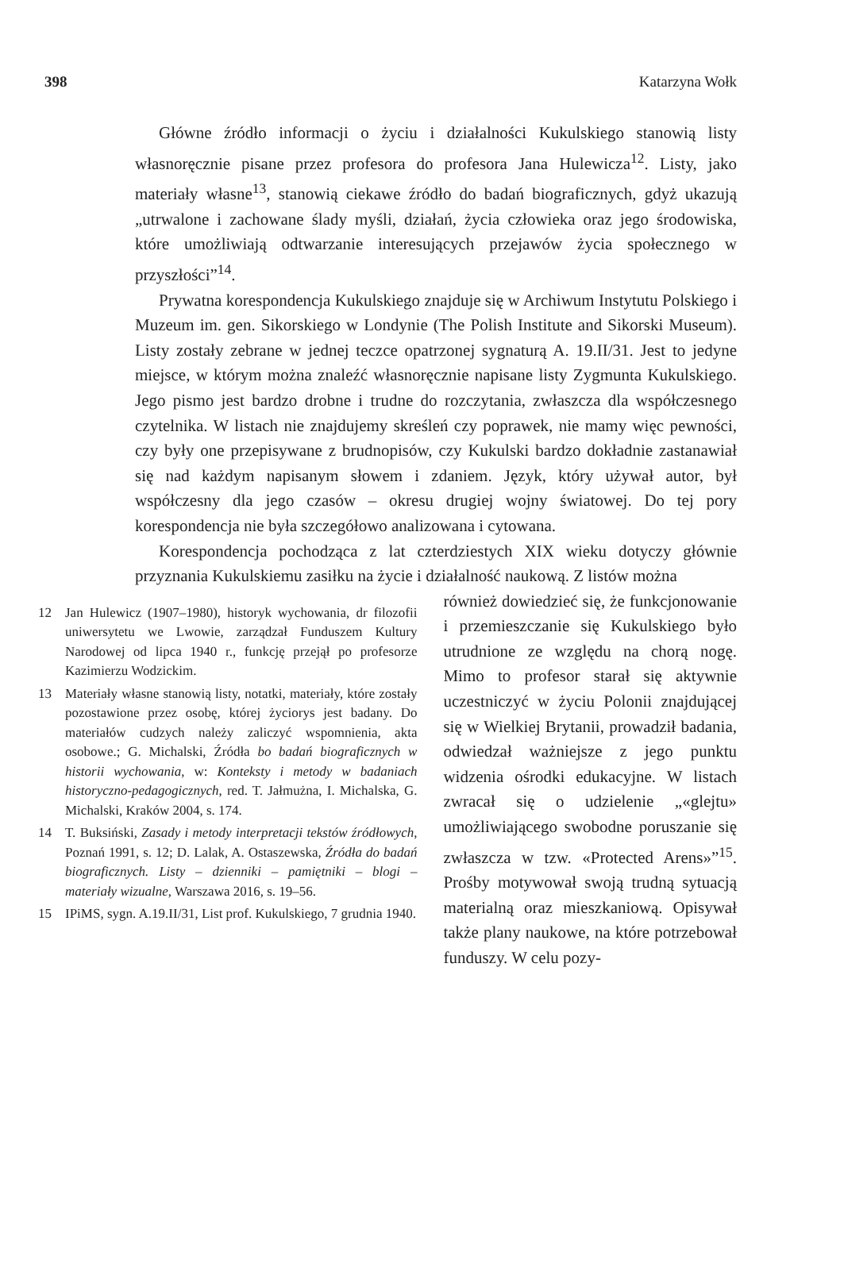398 Katarzyna Wołk
Główne źródło informacji o życiu i działalności Kukulskiego stanowią listy własnoręcznie pisane przez profesora do profesora Jana Hulewicza<sup>12</sup>. Listy, jako materiały własne<sup>13</sup>, stanowią ciekawe źródło do badań biograficznych, gdyż ukazują „utrwalone i zachowane ślady myśli, działań, życia człowieka oraz jego środowiska, które umożliwiają odtwarzanie interesujących przejawów życia społecznego w przyszłości”<sup>14</sup>.
Prywatna korespondencja Kukulskiego znajduje się w Archiwum Instytutu Polskiego i Muzeum im. gen. Sikorskiego w Londynie (The Polish Institute and Sikorski Museum). Listy zostały zebrane w jednej teczce opatrzonej sygnaturą A. 19.II/31. Jest to jedyne miejsce, w którym można znaleźć własnoręcznie napisane listy Zygmunta Kukulskiego. Jego pismo jest bardzo drobne i trudne do rozczytania, zwłaszcza dla współczesnego czytelnika. W listach nie znajdujemy skreśleń czy poprawek, nie mamy więc pewności, czy były one przepisywane z brudnopisów, czy Kukulski bardzo dokładnie zastanawiał się nad każdym napisanym słowem i zdaniem. Język, który używał autor, był współczesny dla jego czasów – okresu drugiej wojny światowej. Do tej pory korespondencja nie była szczegółowo analizowana i cytowana.
Korespondencja pochodząca z lat czterdziestych XIX wieku dotyczy głównie przyznania Kukulskiemu zasiłku na życie i działalność naukową. Z listów można
12 Jan Hulewicz (1907–1980), historyk wychowania, dr filozofii uniwersytetu we Lwowie, zarządzał Funduszem Kultury Narodowej od lipca 1940 r., funkcję przejął po profesorze Kazimierzu Wodzickim.
13 Materiały własne stanowią listy, notatki, materiały, które zostały pozostawione przez osobę, której życiorys jest badany. Do materiałów cudzych należy zaliczyć wspomnienia, akta osobowe.; G. Michalski, Źródła bo badań biograficznych w historii wychowania, w: Konteksty i metody w badaniach historyczno-pedagogicznych, red. T. Jałmużna, I. Michalska, G. Michalski, Kraków 2004, s. 174.
14 T. Buksiński, Zasady i metody interpretacji tekstów źródłowych, Poznań 1991, s. 12; D. Lalak, A. Ostaszewska, Źródła do badań biograficznych. Listy – dzienniki – pamiętniki – blogi – materiały wizualne, Warszawa 2016, s. 19–56.
15 IPiMS, sygn. A.19.II/31, List prof. Kukulskiego, 7 grudnia 1940.
również dowiedzieć się, że funkcjonowanie i przemieszczanie się Kukulskiego było utrudnione ze względu na chorą nogę. Mimo to profesor starał się aktywnie uczestniczyć w życiu Polonii znajdującej się w Wielkiej Brytanii, prowadził badania, odwiedzał ważniejsze z jego punktu widzenia ośrodki edukacyjne. W listach zwracał się o udzielenie „«glejtu» umożliwiającego swobodne poruszanie się zwłaszcza w tzw. «Protected Arens»”<sup>15</sup>. Prośby motywował swoją trudną sytuacją materialną oraz mieszkaniową. Opisywał także plany naukowe, na które potrzebował funduszy. W celu pozy-